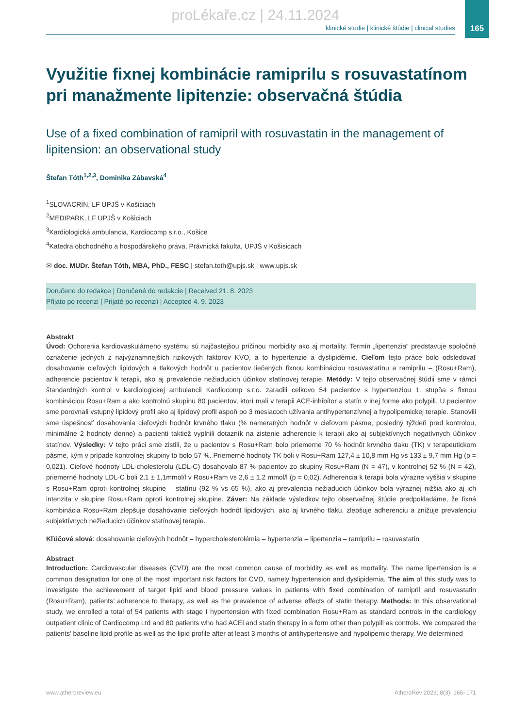proLékaře.cz | 24.11.2024
165
klinické studie | klinické štúdie | clinical studies
Využitie fixnej kombinácie ramiprilu s rosuvastatínom pri manažmente lipitenzie: observačná štúdia
Use of a fixed combination of ramipril with rosuvastatin in the management of lipitension: an observational study
Štefan Tóth<sup>1,2,3</sup>, Dominika Zábavská<sup>4</sup>
<sup>1</sup> SLOVACRIN, LF UPJŠ v Košiciach
<sup>2</sup> MEDIPARK, LF UPJŠ v Košiciach
<sup>3</sup> Kardiologická ambulancia, Kardiocomp s.r.o., Košice
<sup>4</sup> Katedra obchodného a hospodárskeho práva, Právnická fakulta, UPJŠ v Košisicach
✉ doc. MUDr. Štefan Tóth, MBA, PhD., FESC | stefan.toth@upjs.sk | www.upjs.sk
Doručeno do redakce | Doručené do redakcie | Received 21. 8. 2023
Přijato po recenzi | Prijaté po recenzii | Accepted 4. 9. 2023
Abstrakt
Úvod: Ochorenia kardiovaskulárneho systému sú najčastejšou príčinou morbidity ako aj mortality. Termín „lipertenzia“ predstavuje spoločné označenie jedných z najvýznamnejších rizikových faktorov KVO, a to hypertenzie a dyslipidémie. Cieľom tejto práce bolo odsledovať dosahovanie cieľových lipidových a tlakových hodnôt u pacientov liečených fixnou kombináciou rosuvastatínu a ramiprilu – (Rosu+Ram), adherencie pacientov k terapii, ako aj prevalencie nežiaducich účinkov statínovej terapie. Metódy: V tejto observačnej štúdii sme v rámci štandardných kontrol v kardiologickej ambulancii Kardiocomp s.r.o. zaradili celkovo 54 pacientov s hypertenziou 1. stupňa s fixnou kombináciou Rosu+Ram a ako kontrolnú skupinu 80 pacientov, ktorí mali v terapii ACE-inhibítor a statín v inej forme ako polypill. U pacientov sme porovnali vstupný lipidový profil ako aj lipidový profil aspoň po 3 mesiacoch užívania antihypertenzívnej a hypolipemickej terapie. Stanovili sme úspešnosť dosahovania cieľových hodnôt krvného tlaku (% nameraných hodnôt v cieľovom pásme, posledný týždeň pred kontrolou, minimálne 2 hodnoty denne) a pacienti taktiež vyplnili dotazník na zistenie adherencie k terapii ako aj subjektívnych negatívnych účinkov statínov. Výsledky: V tejto práci sme zistili, že u pacientov s Rosu+Ram bolo priemerne 70 % hodnôt krvného tlaku (TK) v terapeutickom pásme, kým v prípade kontrolnej skupiny to bolo 57 %. Priemerné hodnoty TK boli v Rosu+Ram 127,4 ± 10,8 mm Hg vs 133 ± 9,7 mm Hg (p = 0,021). Cieľové hodnoty LDL-cholesterolu (LDL-C) dosahovalo 87 % pacientov zo skupiny Rosu+Ram (N = 47), v kontrolnej 52 % (N = 42), priemerné hodnoty LDL-C boli 2,1 ± 1,1mmol/l v Rosu+Ram vs 2,6 ± 1,2 mmol/l (p = 0,02). Adherencia k terapii bola výrazne vyššia v skupine s Rosu+Ram oproti kontrolnej skupine – statínu (92 % vs 65 %), ako aj prevalencia nežiaducich účinkov bola výraznej nižšia ako aj ich intenzita v skupine Rosu+Ram oproti kontrolnej skupine. Záver: Na základe výsledkov tejto observačnej štúdie predpokladáme, že fixná kombinácia Rosu+Ram zlepšuje dosahovanie cieľových hodnôt lipidových, ako aj krvného tlaku, zlepšuje adherenciu a znižuje prevalenciu subjektívnych nežiaducich účinkov statínovej terapie.
Kľúčové slová: dosahovanie cieľových hodnôt – hypercholesterolémia – hypertenzia – lipertenzia – ramiprilu – rosuvastatín
Abstract
Introduction: Cardiovascular diseases (CVD) are the most common cause of morbidity as well as mortality. The name lipertension is a common designation for one of the most important risk factors for CVD, namely hypertension and dyslipidemia. The aim of this study was to investigate the achievement of target lipid and blood pressure values in patients with fixed combination of ramipril and rosuvastatin (Rosu+Ram), patients’ adherence to therapy, as well as the prevalence of adverse effects of statin therapy. Methods: In this observational study, we enrolled a total of 54 patients with stage I hypertension with fixed combination Rosu+Ram as standard controls in the cardiology outpatient clinic of Cardiocomp Ltd and 80 patients who had ACEi and statin therapy in a form other than polypill as controls. We compared the patients’ baseline lipid profile as well as the lipid profile after at least 3 months of antihypertensive and hypolipemic therapy. We determined
www.atheroreview.eu AtheroRev 2023; 8(3): 165–171